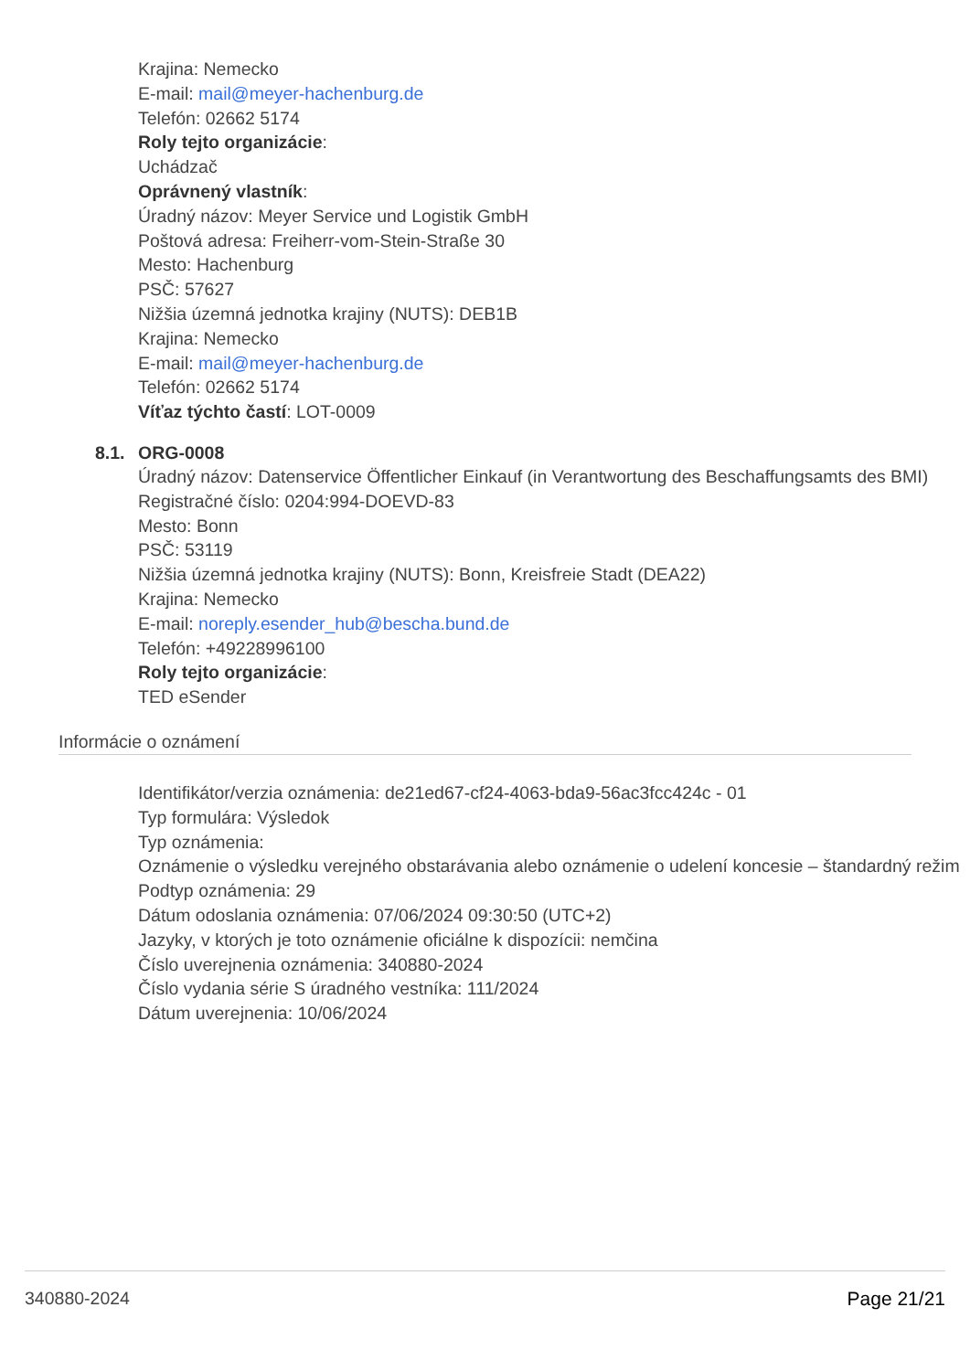Krajina: Nemecko
E-mail: mail@meyer-hachenburg.de
Telefón: 02662 5174
Roly tejto organizácie:
Uchádzač
Oprávnený vlastník:
Úradný názov: Meyer Service und Logistik GmbH
Poštová adresa: Freiherr-vom-Stein-Straße 30
Mesto: Hachenburg
PSČ: 57627
Nižšia územná jednotka krajiny (NUTS): DEB1B
Krajina: Nemecko
E-mail: mail@meyer-hachenburg.de
Telefón: 02662 5174
Víťaz týchto častí: LOT-0009
8.1. ORG-0008
Úradný názov: Datenservice Öffentlicher Einkauf (in Verantwortung des Beschaffungsamts des BMI)
Registračné číslo: 0204:994-DOEVD-83
Mesto: Bonn
PSČ: 53119
Nižšia územná jednotka krajiny (NUTS): Bonn, Kreisfreie Stadt (DEA22)
Krajina: Nemecko
E-mail: noreply.esender_hub@bescha.bund.de
Telefón: +49228996100
Roly tejto organizácie:
TED eSender
Informácie o oznámení
Identifikátor/verzia oznámenia: de21ed67-cf24-4063-bda9-56ac3fcc424c - 01
Typ formulára: Výsledok
Typ oznámenia:
Oznámenie o výsledku verejného obstarávania alebo oznámenie o udelení koncesie – štandardný režim
Podtyp oznámenia: 29
Dátum odoslania oznámenia: 07/06/2024 09:30:50 (UTC+2)
Jazyky, v ktorých je toto oznámenie oficiálne k dispozícii: nemčina
Číslo uverejnenia oznámenia: 340880-2024
Číslo vydania série S úradného vestníka: 111/2024
Dátum uverejnenia: 10/06/2024
340880-2024 Page 21/21